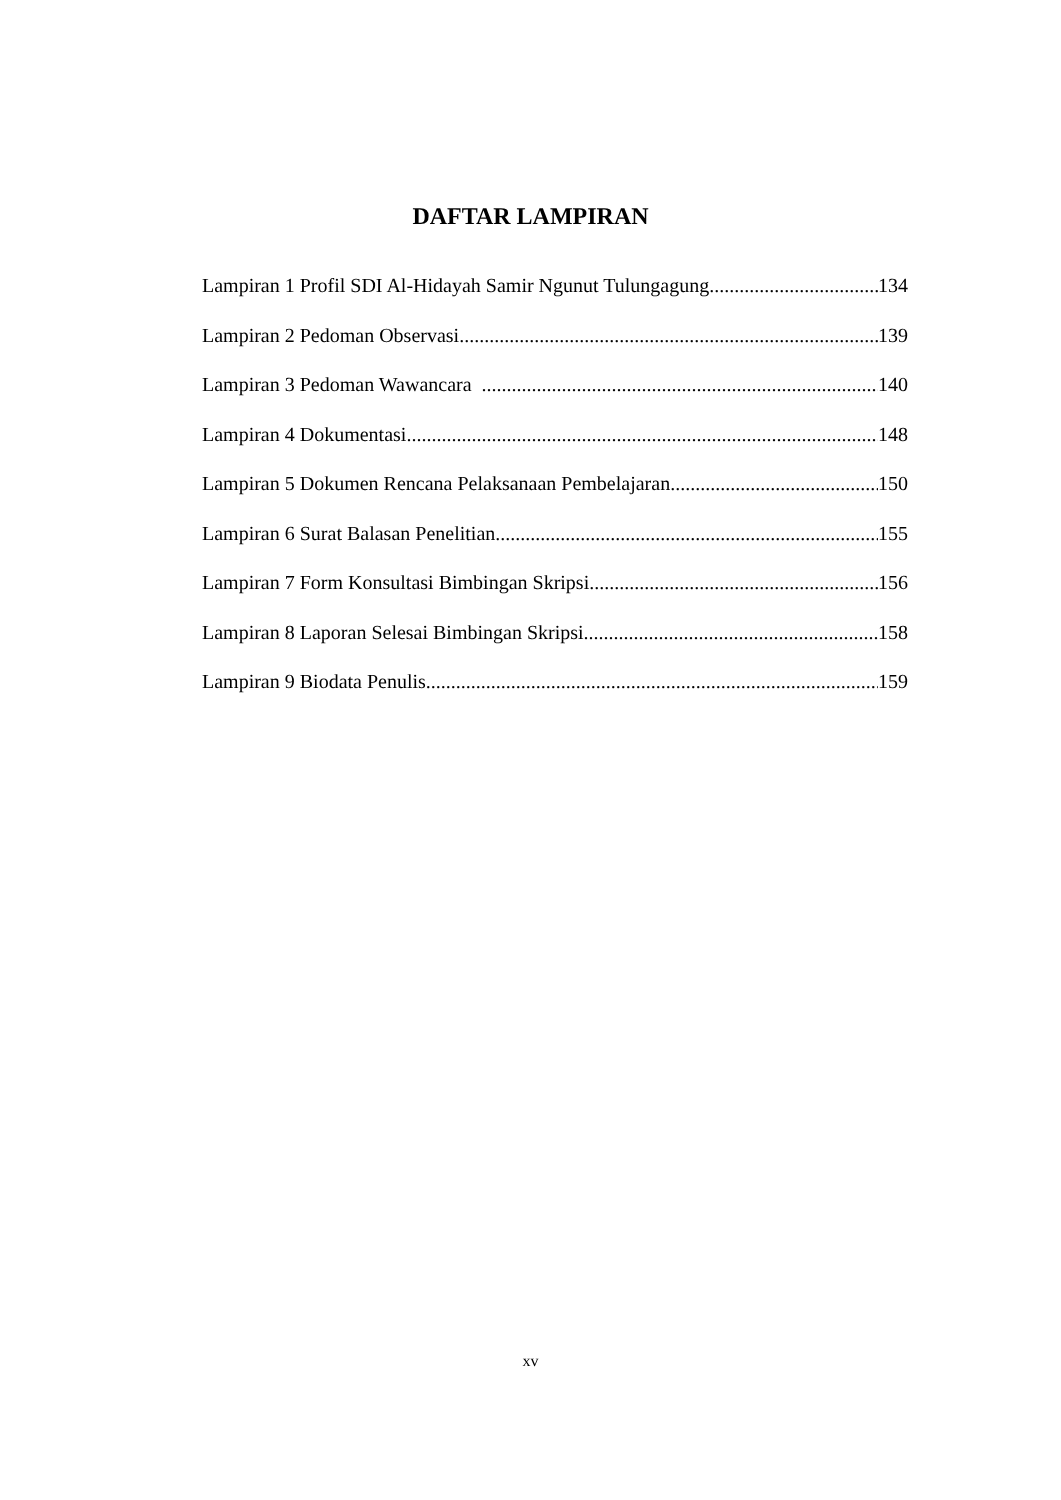DAFTAR LAMPIRAN
Lampiran 1 Profil SDI Al-Hidayah Samir Ngunut Tulungagung 134
Lampiran 2 Pedoman Observasi 139
Lampiran 3 Pedoman Wawancara 140
Lampiran 4 Dokumentasi 148
Lampiran 5 Dokumen Rencana Pelaksanaan Pembelajaran 150
Lampiran 6 Surat Balasan Penelitian 155
Lampiran 7 Form Konsultasi Bimbingan Skripsi 156
Lampiran 8 Laporan Selesai Bimbingan Skripsi 158
Lampiran 9 Biodata Penulis 159
xv